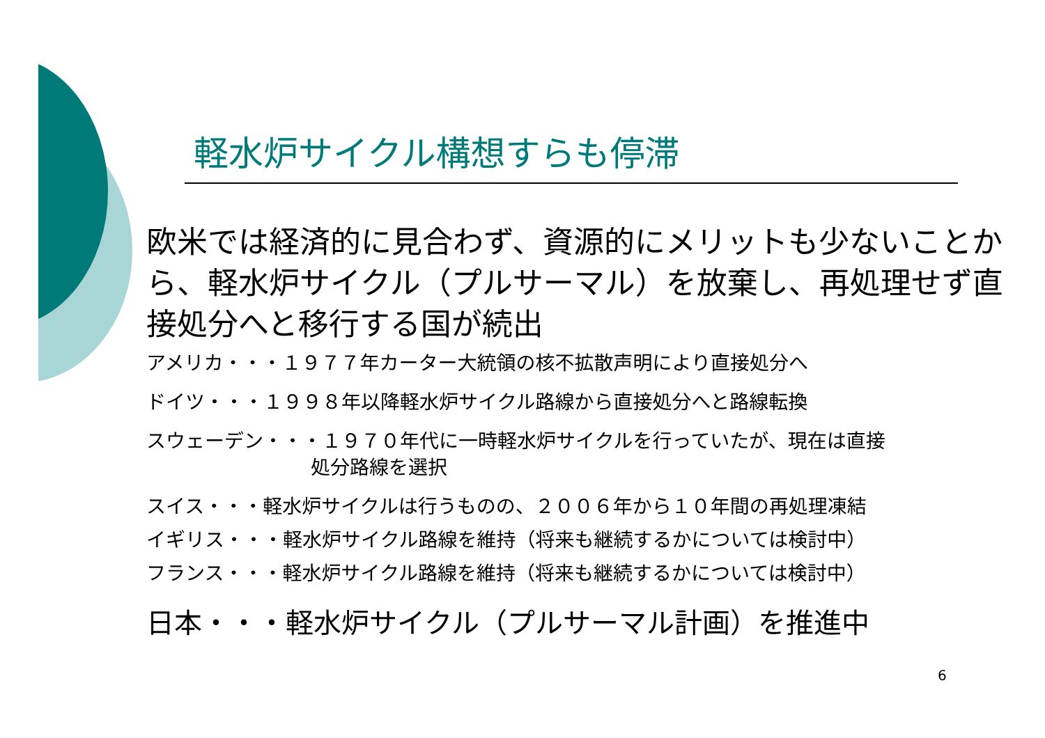軽水炉サイクル構想すらも停滞
欧米では経済的に見合わず、資源的にメリットも少ないことから、軽水炉サイクル（プルサーマル）を放棄し、再処理せず直接処分へと移行する国が続出
アメリカ・・・１９７７年カーター大統領の核不拡散声明により直接処分へ
ドイツ・・・１９９８年以降軽水炉サイクル路線から直接処分へと路線転換
スウェーデン・・・１９７０年代に一時軽水炉サイクルを行っていたが、現在は直接
処分路線を選択
スイス・・・軽水炉サイクルは行うものの、２００６年から１０年間の再処理凍結
イギリス・・・軽水炉サイクル路線を維持（将来も継続するかについては検討中）
フランス・・・軽水炉サイクル路線を維持（将来も継続するかについては検討中）
日本・・・軽水炉サイクル（プルサーマル計画）を推進中
6